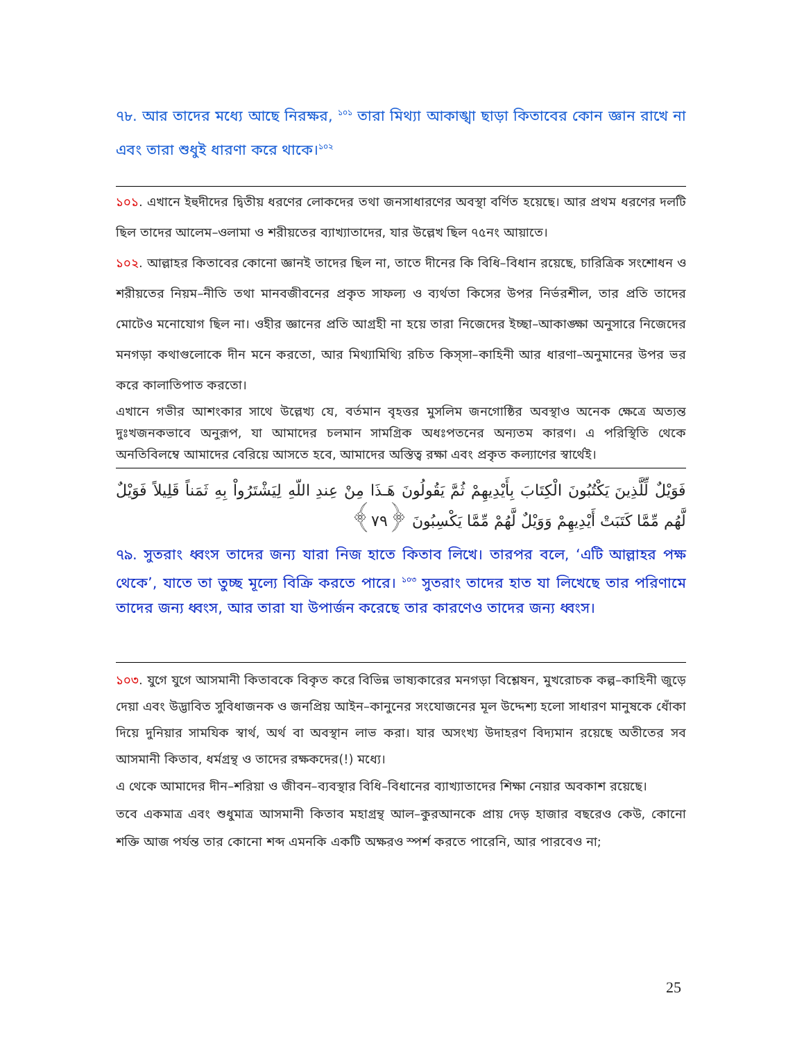৭৮. আর তাদের মধ্যে আছে নিরক্ষর, <sup>১০১</sup> তারা মিথ্যা আকাঙ্খা ছাড়া কিতাবের কোন জ্ঞান রাখে না এবং তারা শুধুই ধারণা করে থাকে।<sup>১০২</sup>
১০১. এখানে ইহুদীদের দ্বিতীয় ধরণের লোকদের তথা জনসাধারণের অবস্থা বর্ণিত হয়েছে। আর প্রথম ধরণের দলটি ছিল তাদের আলেম–ওলামা ও শরীয়তের ব্যাখ্যাতাদের, যার উল্লেখ ছিল ৭৫নং আয়াতে।
১০২. আল্লাহর কিতাবের কোনো জ্ঞানই তাদের ছিল না, তাতে দীনের কি বিধি–বিধান রয়েছে, চারিত্রিক সংশোধন ও শরীয়তের নিয়ম–নীতি তথা মানবজীবনের প্রকৃত সাফল্য ও ব্যর্থতা কিসের উপর নির্ভরশীল, তার প্রতি তাদের মোটেও মনোযোগ ছিল না। ওহীর জ্ঞানের প্রতি আগ্রহী না হয়ে তারা নিজেদের ইচ্ছা–আকাঙ্ক্ষা অনুসারে নিজেদের মনগড়া কথাগুলোকে দীন মনে করতো, আর মিথ্যামিথ্যি রচিত কিস্‌সা–কাহিনী আর ধারণা–অনুমানের উপর ভর করে কালাতিপাত করতো।
এখানে গভীর আশংকার সাথে উল্লেখ্য যে, বর্তমান বৃহত্তর মুসলিম জনগোষ্ঠির অবস্থাও অনেক ক্ষেত্রে অত্যন্ত দুঃখজনকভাবে অনুরূপ, যা আমাদের চলমান সামগ্রিক অধঃপতনের অন্যতম কারণ। এ পরিস্থিতি থেকে অনতিবিলম্বে আমাদের বেরিয়ে আসতে হবে, আমাদের অস্তিত্ব রক্ষা এবং প্রকৃত কল্যাণের স্বার্থেই।
فَوَيْلٌ لِّلَّذِينَ يَكْتُبُونَ الْكِتَابَ بِأَيْدِيهِمْ ثُمَّ يَقُولُونَ هَـذَا مِنْ عِندِ اللّهِ لِيَشْتَرُواْ بِهِ ثَمَناً قَلِيلاً فَوَيْلٌ لَّهُم مِّمَّا كَتَبَتْ أَيْدِيهِمْ وَوَيْلٌ لَّهُمْ مِّمَّا يَكْسِبُونَ ﴿٧٩﴾
৭৯. সুতরাং ধ্বংস তাদের জন্য যারা নিজ হাতে কিতাব লিখে। তারপর বলে, ‘এটি আল্লাহর পক্ষ থেকে’, যাতে তা তুচ্ছ মূল্যে বিক্রি করতে পারে। <sup>১০৩</sup> সুতরাং তাদের হাত যা লিখেছে তার পরিণামে তাদের জন্য ধ্বংস, আর তারা যা উপার্জন করেছে তার কারণেও তাদের জন্য ধ্বংস।
১০৩. যুগে যুগে আসমানী কিতাবকে বিকৃত করে বিভিন্ন ভাষ্যকারের মনগড়া বিশ্লেষন, মুখরোচক কল্প–কাহিনী জুড়ে দেয়া এবং উদ্ভাবিত সুবিধাজনক ও জনপ্রিয় আইন–কানুনের সংযোজনের মূল উদ্দেশ্য হলো সাধারণ মানুষকে ধোঁকা দিয়ে দুনিয়ার সামযিক স্বার্থ, অর্থ বা অবস্থান লাভ করা। যার অসংখ্য উদাহরণ বিদ্যমান রয়েছে অতীতের সব আসমানী কিতাব, ধর্মগ্রন্থ ও তাদের রক্ষকদের(!) মধ্যে।
এ থেকে আমাদের দীন–শরিয়া ও জীবন–ব্যবস্থার বিধি–বিধানের ব্যাখ্যাতাদের শিক্ষা নেয়ার অবকাশ রয়েছে।
তবে একমাত্র এবং শুধুমাত্র আসমানী কিতাব মহাগ্রন্থ আল–কুরআনকে প্রায় দেড় হাজার বছরেও কেউ, কোনো শক্তি আজ পর্যন্ত তার কোনো শব্দ এমনকি একটি অক্ষরও স্পর্শ করতে পারেনি, আর পারবেও না;
25